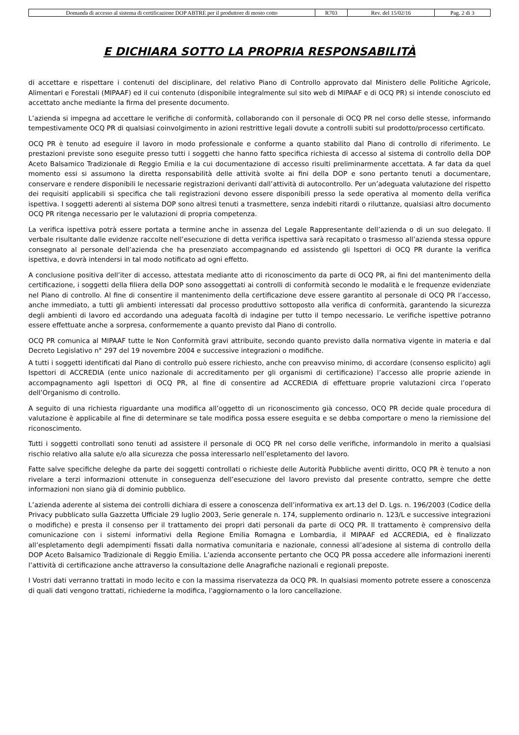| Domanda di accesso al sistema di certificazione DOP ABTRE per il produttore di mosto cotto | R703 | Rev. del 15/02/16 | Pag. 2 di 3 |
E DICHIARA SOTTO LA PROPRIA RESPONSABILITÀ
di accettare e rispettare i contenuti del disciplinare, del relativo Piano di Controllo approvato dal Ministero delle Politiche Agricole, Alimentari e Forestali (MIPAAF) ed il cui contenuto (disponibile integralmente sul sito web di MIPAAF e di OCQ PR) si intende conosciuto ed accettato anche mediante la firma del presente documento.
L’azienda si impegna ad accettare le verifiche di conformità, collaborando con il personale di OCQ PR nel corso delle stesse, informando tempestivamente OCQ PR di qualsiasi coinvolgimento in azioni restrittive legali dovute a controlli subiti sul prodotto/processo certificato.
OCQ PR è tenuto ad eseguire il lavoro in modo professionale e conforme a quanto stabilito dal Piano di controllo di riferimento. Le prestazioni previste sono eseguite presso tutti i soggetti che hanno fatto specifica richiesta di accesso al sistema di controllo della DOP Aceto Balsamico Tradizionale di Reggio Emilia e la cui documentazione di accesso risulti preliminarmente accettata. A far data da quel momento essi si assumono la diretta responsabilità delle attività svolte ai fini della DOP e sono pertanto tenuti a documentare, conservare e rendere disponibili le necessarie registrazioni derivanti dall’attività di autocontrollo. Per un’adeguata valutazione del rispetto dei requisiti applicabili si specifica che tali registrazioni devono essere disponibili presso la sede operativa al momento della verifica ispettiva. I soggetti aderenti al sistema DOP sono altresì tenuti a trasmettere, senza indebiti ritardi o riluttanze, qualsiasi altro documento OCQ PR ritenga necessario per le valutazioni di propria competenza.
La verifica ispettiva potrà essere portata a termine anche in assenza del Legale Rappresentante dell’azienda o di un suo delegato. Il verbale risultante dalle evidenze raccolte nell’esecuzione di detta verifica ispettiva sarà recapitato o trasmesso all’azienda stessa oppure consegnato al personale dell’azienda che ha presenziato accompagnando ed assistendo gli Ispettori di OCQ PR durante la verifica ispettiva, e dovrà intendersi in tal modo notificato ad ogni effetto.
A conclusione positiva dell’iter di accesso, attestata mediante atto di riconoscimento da parte di OCQ PR, ai fini del mantenimento della certificazione, i soggetti della filiera della DOP sono assoggettati ai controlli di conformità secondo le modalità e le frequenze evidenziate nel Piano di controllo. Al fine di consentire il mantenimento della certificazione deve essere garantito al personale di OCQ PR l’accesso, anche immediato, a tutti gli ambienti interessati dal processo produttivo sottoposto alla verifica di conformità, garantendo la sicurezza degli ambienti di lavoro ed accordando una adeguata facoltà di indagine per tutto il tempo necessario. Le verifiche ispettive potranno essere effettuate anche a sorpresa, conformemente a quanto previsto dal Piano di controllo.
OCQ PR comunica al MIPAAF tutte le Non Conformità gravi attribuite, secondo quanto previsto dalla normativa vigente in materia e dal Decreto Legislativo n° 297 del 19 novembre 2004 e successive integrazioni o modifiche.
A tutti i soggetti identificati dal Piano di controllo può essere richiesto, anche con preavviso minimo, di accordare (consenso esplicito) agli Ispettori di ACCREDIA (ente unico nazionale di accreditamento per gli organismi di certificazione) l’accesso alle proprie aziende in accompagnamento agli Ispettori di OCQ PR, al fine di consentire ad ACCREDIA di effettuare proprie valutazioni circa l’operato dell’Organismo di controllo.
A seguito di una richiesta riguardante una modifica all’oggetto di un riconoscimento già concesso, OCQ PR decide quale procedura di valutazione è applicabile al fine di determinare se tale modifica possa essere eseguita e se debba comportare o meno la riemissione del riconoscimento.
Tutti i soggetti controllati sono tenuti ad assistere il personale di OCQ PR nel corso delle verifiche, informandolo in merito a qualsiasi rischio relativo alla salute e/o alla sicurezza che possa interessarlo nell’espletamento del lavoro.
Fatte salve specifiche deleghe da parte dei soggetti controllati o richieste delle Autorità Pubbliche aventi diritto, OCQ PR è tenuto a non rivelare a terzi informazioni ottenute in conseguenza dell’esecuzione del lavoro previsto dal presente contratto, sempre che dette informazioni non siano già di dominio pubblico.
L’azienda aderente al sistema dei controlli dichiara di essere a conoscenza dell’informativa ex art.13 del D. Lgs. n. 196/2003 (Codice della Privacy pubblicato sulla Gazzetta Ufficiale 29 luglio 2003, Serie generale n. 174, supplemento ordinario n. 123/L e successive integrazioni o modifiche) e presta il consenso per il trattamento dei propri dati personali da parte di OCQ PR. Il trattamento è comprensivo della comunicazione con i sistemi informativi della Regione Emilia Romagna e Lombardia, il MIPAAF ed ACCREDIA, ed è finalizzato all’espletamento degli adempimenti fissati dalla normativa comunitaria e nazionale, connessi all’adesione al sistema di controllo della DOP Aceto Balsamico Tradizionale di Reggio Emilia. L’azienda acconsente pertanto che OCQ PR possa accedere alle informazioni inerenti l’attività di certificazione anche attraverso la consultazione delle Anagrafiche nazionali e regionali preposte.
I Vostri dati verranno trattati in modo lecito e con la massima riservatezza da OCQ PR. In qualsiasi momento potrete essere a conoscenza di quali dati vengono trattati, richiederne la modifica, l'aggiornamento o la loro cancellazione.